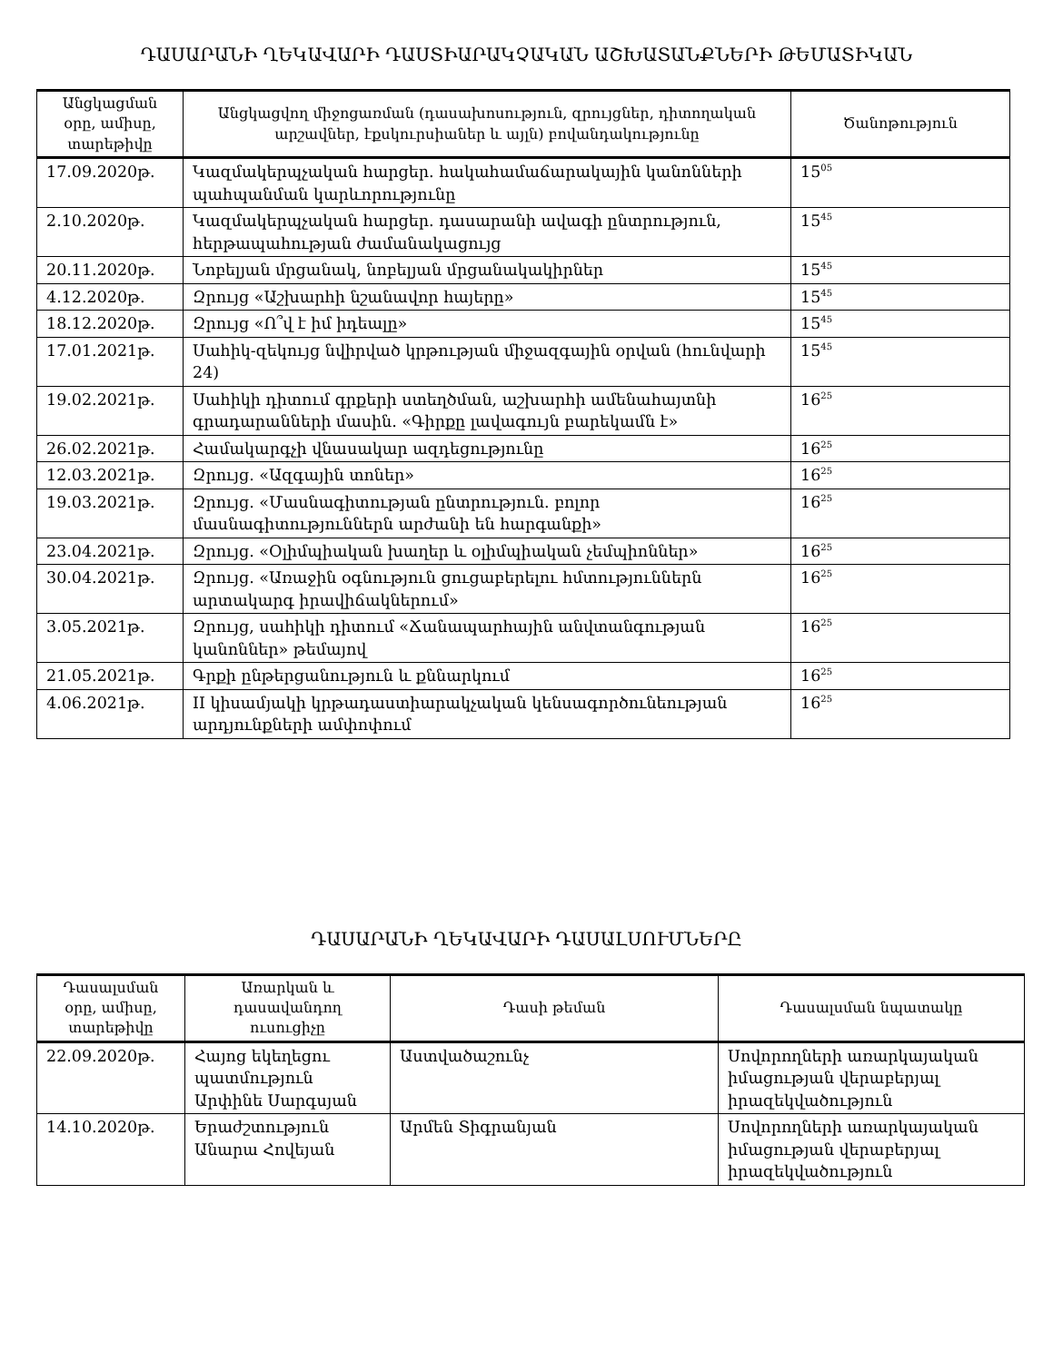ԴԱՍԱՐԱՆԻ ՂԵԿԱՎԱՐԻ ԴԱՍՏԻԱՐԱԿՉԱԿԱՆ ԱՇԽԱՏԱՆՔՆԵՐԻ ԹԵՄԱՏԻԿԱՆ
| Անցկացման օրը, ամիսը, տարեթիվը | Անցկացվող միջոցառման (դասախոսություն, զրույցներ, դիտողական արշավներ, էքսկուրսիաներ և այլն) բովանդակությունը | Ծանոթություն |
| --- | --- | --- |
| 17.09.2020թ. | Կազմակերպչական հարցեր. հակահամաճարակային կանոնների պահպանման կարևորությունը | 15<sup>05</sup> |
| 2.10.2020թ. | Կազմակերպչական հարցեր. դասարանի ավագի ընտրություն, հերթապահության ժամանակացույց | 15<sup>45</sup> |
| 20.11.2020թ. | Նոբելյան մրցանակ, նոբելյան մրցանակակիրներ | 15<sup>45</sup> |
| 4.12.2020թ. | Զրույց «Աշխարհի նշանավոր հայերը» | 15<sup>45</sup> |
| 18.12.2020թ. | Զրույց «Ո՞վ է իմ իդեալը» | 15<sup>45</sup> |
| 17.01.2021թ. | Սահիկ-զեկույց նվիրված կրթության միջազգային օրվան (հունվարի 24) | 15<sup>45</sup> |
| 19.02.2021թ. | Սահիկի դիտում գրքերի ստեղծման, աշխարհի ամենահայտնի գրադարանների մասին. «Գիրքը լավագույն բարեկամն է» | 16<sup>25</sup> |
| 26.02.2021թ. | Համակարգչի վնասակար ազդեցությունը | 16<sup>25</sup> |
| 12.03.2021թ. | Զրույց. «Ազգային տոներ» | 16<sup>25</sup> |
| 19.03.2021թ. | Զրույց. «Մասնագիտության ընտրություն. բոլոր մասնագիտություններն արժանի են հարգանքի» | 16<sup>25</sup> |
| 23.04.2021թ. | Զրույց. «Օլիմպիական խաղեր և օլիմպիական չեմպիոններ» | 16<sup>25</sup> |
| 30.04.2021թ. | Զրույց. «Առաջին օգնություն ցուցաբերելու հմտություններն արտակարգ իրավիճակներում» | 16<sup>25</sup> |
| 3.05.2021թ. | Զրույց, սահիկի դիտում «Ճանապարհային անվտանգության կանոններ» թեմայով | 16<sup>25</sup> |
| 21.05.2021թ. | Գրքի ընթերցանություն և քննարկում | 16<sup>25</sup> |
| 4.06.2021թ. | II կիսամյակի կրթադաստիարակչական կենսագործունեության արդյունքների ամփոփում | 16<sup>25</sup> |
ԴԱՍԱՐԱՆԻ ՂԵԿԱՎԱՐԻ ԴԱՍԱԼՍՈՒՄՆԵՐԸ
| Դասալսման օրը, ամիսը, տարեթիվը | Առարկան և դասավանդող ուսուցիչը | Դասի թեման | Դասալսման նպատակը |
| --- | --- | --- | --- |
| 22.09.2020թ. | Հայոց եկեղեցու պատմություն Արփինե Սարգսյան | Աստվածաշունչ | Սովորողների առարկայական իմացության վերաբերյալ իրազեկվածություն |
| 14.10.2020թ. | Երաժշտություն Անարա Հովեյան | Արմեն Տիգրանյան | Սովորողների առարկայական իմացության վերաբերյալ իրազեկվածություն |